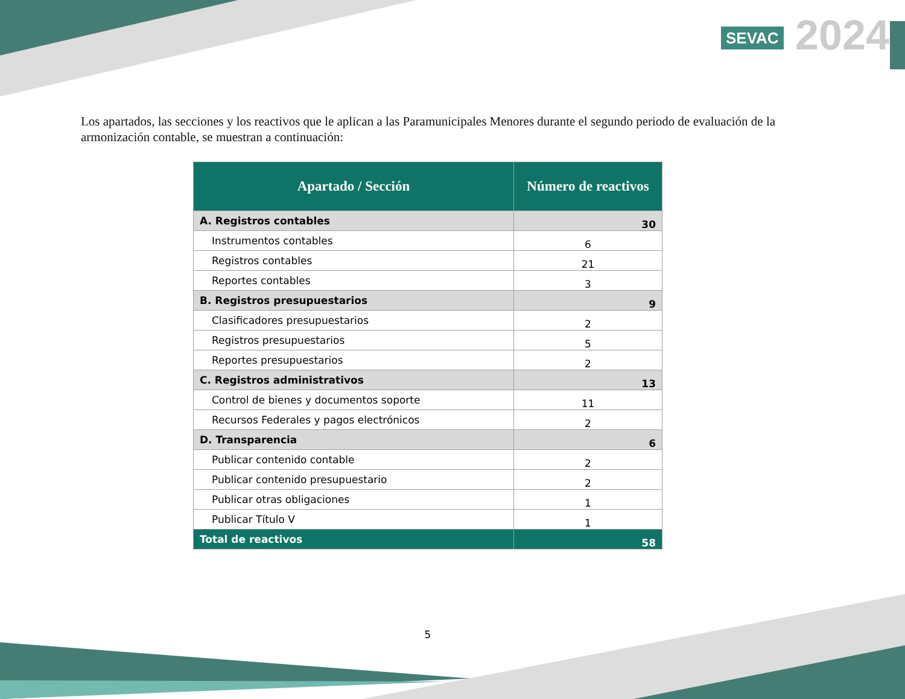SEVAC 2024
Los apartados, las secciones y los reactivos que le aplican a las Paramunicipales Menores durante el segundo periodo de evaluación de la armonización contable, se muestran a continuación:
| Apartado / Sección | Número de reactivos |
| --- | --- |
| A. Registros contables | 30 |
| Instrumentos contables | 6 |
| Registros contables | 21 |
| Reportes contables | 3 |
| B. Registros presupuestarios | 9 |
| Clasificadores presupuestarios | 2 |
| Registros presupuestarios | 5 |
| Reportes presupuestarios | 2 |
| C. Registros administrativos | 13 |
| Control de bienes y documentos soporte | 11 |
| Recursos Federales y pagos electrónicos | 2 |
| D. Transparencia | 6 |
| Publicar contenido contable | 2 |
| Publicar contenido presupuestario | 2 |
| Publicar otras obligaciones | 1 |
| Publicar Título V | 1 |
| Total de reactivos | 58 |
5